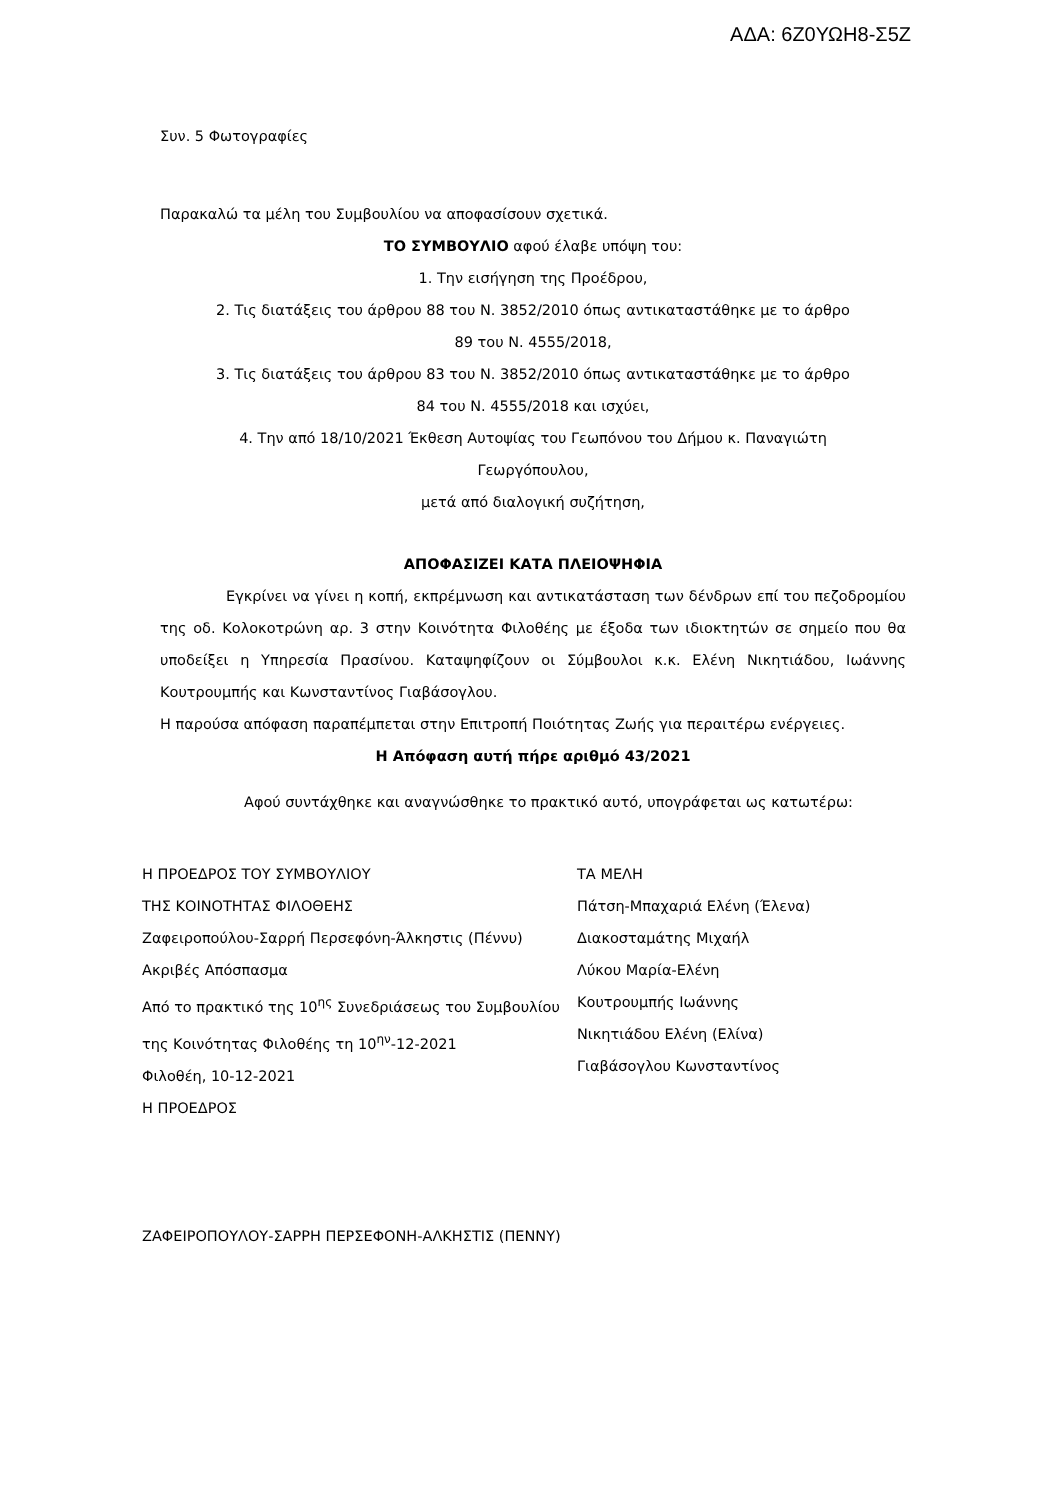ΑΔΑ: 6Ζ0ΥΩΗ8-Σ5Ζ
Συν. 5 Φωτογραφίες
Παρακαλώ τα μέλη του Συμβουλίου να αποφασίσουν σχετικά.
ΤΟ ΣΥΜΒΟΥΛΙΟ αφού έλαβε υπόψη του:
1. Την εισήγηση της Προέδρου,
2. Τις διατάξεις του άρθρου 88 του Ν. 3852/2010 όπως αντικαταστάθηκε με το άρθρο
89 του Ν. 4555/2018,
3. Τις διατάξεις του άρθρου 83 του Ν. 3852/2010 όπως αντικαταστάθηκε με το άρθρο
84 του Ν. 4555/2018 και ισχύει,
4. Την από 18/10/2021 Έκθεση Αυτοψίας του Γεωπόνου του Δήμου κ. Παναγιώτη
Γεωργόπουλου,
μετά από διαλογική συζήτηση,
ΑΠΟΦΑΣΙΖΕΙ ΚΑΤΑ ΠΛΕΙΟΨΗΦΙΑ
Εγκρίνει να γίνει η κοπή, εκπρέμνωση και αντικατάσταση των δένδρων επί του πεζοδρομίου της οδ. Κολοκοτρώνη αρ. 3 στην Κοινότητα Φιλοθέης με έξοδα των ιδιοκτητών σε σημείο που θα υποδείξει η Υπηρεσία Πρασίνου. Καταψηφίζουν οι Σύμβουλοι κ.κ. Ελένη Νικητιάδου, Ιωάννης Κουτρουμπής και Κωνσταντίνος Γιαβάσογλου.
Η παρούσα απόφαση παραπέμπεται στην Επιτροπή Ποιότητας Ζωής για περαιτέρω ενέργειες.
Η Απόφαση αυτή πήρε αριθμό 43/2021
Αφού συντάχθηκε και αναγνώσθηκε το πρακτικό αυτό, υπογράφεται ως κατωτέρω:
Η ΠΡΟΕΔΡΟΣ ΤΟΥ ΣΥΜΒΟΥΛΙΟΥ
ΤΗΣ ΚΟΙΝΟΤΗΤΑΣ ΦΙΛΟΘΕΗΣ
Ζαφειροπούλου-Σαρρή Περσεφόνη-Άλκηστις (Πέννυ)
Ακριβές Απόσπασμα
Από το πρακτικό της 10<sup>ης</sup> Συνεδριάσεως του Συμβουλίου της Κοινότητας Φιλοθέης τη 10<sup>ην</sup>-12-2021
Φιλοθέη, 10-12-2021
Η ΠΡΟΕΔΡΟΣ
ΖΑΦΕΙΡΟΠΟΥΛΟΥ-ΣΑΡΡΗ ΠΕΡΣΕΦΟΝΗ-ΑΛΚΗΣΤΙΣ (ΠΕΝΝΥ)
ΤΑ ΜΕΛΗ
Πάτση-Μπαχαριά Ελένη (Έλενα)
Διακοσταμάτης Μιχαήλ
Λύκου Μαρία-Ελένη
Κουτρουμπής Ιωάννης
Νικητιάδου Ελένη (Ελίνα)
Γιαβάσογλου Κωνσταντίνος